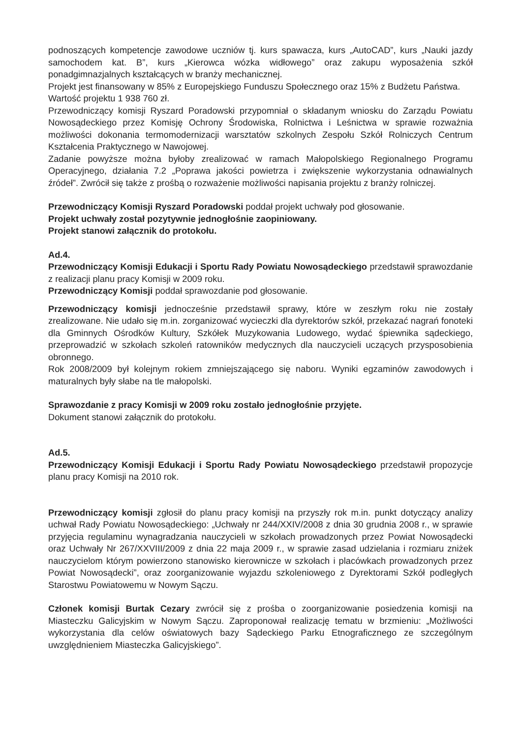podnoszących kompetencje zawodowe uczniów tj. kurs spawacza, kurs „AutoCAD”, kurs „Nauki jazdy samochodem kat. B”, kurs „Kierowca wózka widłowego” oraz zakupu wyposażenia szkół ponadgimnazjalnych kształcących w branży mechanicznej.
Projekt jest finansowany w 85% z Europejskiego Funduszu Społecznego oraz 15% z Budżetu Państwa.
Wartość projektu 1 938 760 zł.
Przewodniczący komisji Ryszard Poradowski przypomniał o składanym wniosku do Zarządu Powiatu Nowosądeckiego przez Komisję Ochrony Środowiska, Rolnictwa i Leśnictwa w sprawie rozważnia możliwości dokonania termomodernizacji warsztatów szkolnych Zespołu Szkół Rolniczych Centrum Kształcenia Praktycznego w Nawojowej.
Zadanie powyższe można byłoby zrealizować w ramach Małopolskiego Regionalnego Programu Operacyjnego, działania 7.2 „Poprawa jakości powietrza i zwiększenie wykorzystania odnawialnych źródeł”. Zwrócił się także z prośbą o rozważenie możliwości napisania projektu z branży rolniczej.
Przewodniczący Komisji Ryszard Poradowski poddał projekt uchwały pod głosowanie.
Projekt uchwały został pozytywnie jednogłośnie zaopiniowany.
Projekt stanowi załącznik do protokołu.
Ad.4.
Przewodniczący Komisji Edukacji i Sportu Rady Powiatu Nowosądeckiego przedstawił sprawozdanie z realizacji planu pracy Komisji w 2009 roku.
Przewodniczący Komisji poddał sprawozdanie pod głosowanie.
Przewodniczący komisji jednocześnie przedstawił sprawy, które w zeszłym roku nie zostały zrealizowane. Nie udało się m.in. zorganizować wycieczki dla dyrektorów szkół, przekazać nagrań fonoteki dla Gminnych Ośrodków Kultury, Szkółek Muzykowania Ludowego, wydać śpiewnika sądeckiego, przeprowadzić w szkołach szkoleń ratowników medycznych dla nauczycieli uczących przysposobienia obronnego.
Rok 2008/2009 był kolejnym rokiem zmniejszającego się naboru. Wyniki egzaminów zawodowych i maturalnych były słabe na tle małopolski.
Sprawozdanie z pracy Komisji w 2009 roku zostało jednogłośnie przyjęte.
Dokument stanowi załącznik do protokołu.
Ad.5.
Przewodniczący Komisji Edukacji i Sportu Rady Powiatu Nowosądeckiego przedstawił propozycje planu pracy Komisji na 2010 rok.
Przewodniczący komisji zgłosił do planu pracy komisji na przyszły rok m.in. punkt dotyczący analizy uchwał Rady Powiatu Nowosądeckiego: „Uchwały nr 244/XXIV/2008 z dnia 30 grudnia 2008 r., w sprawie przyjęcia regulaminu wynagradzania nauczycieli w szkołach prowadzonych przez Powiat Nowosądecki oraz Uchwały Nr 267/XXVIII/2009 z dnia 22 maja 2009 r., w sprawie zasad udzielania i rozmiaru zniżek nauczycielom którym powierzono stanowisko kierownicze w szkołach i placówkach prowadzonych przez Powiat Nowosądecki”, oraz zoorganizowanie wyjazdu szkoleniowego z Dyrektorami Szkół podległych Starostwu Powiatowemu w Nowym Sączu.
Członek komisji Burtak Cezary zwrócił się z prośba o zoorganizowanie posiedzenia komisji na Miasteczku Galicyjskim w Nowym Sączu. Zaproponował realizację tematu w brzmieniu: „Możliwości wykorzystania dla celów oświatowych bazy Sądeckiego Parku Etnograficznego ze szczególnym uwzględnieniem Miasteczka Galicyjskiego”.